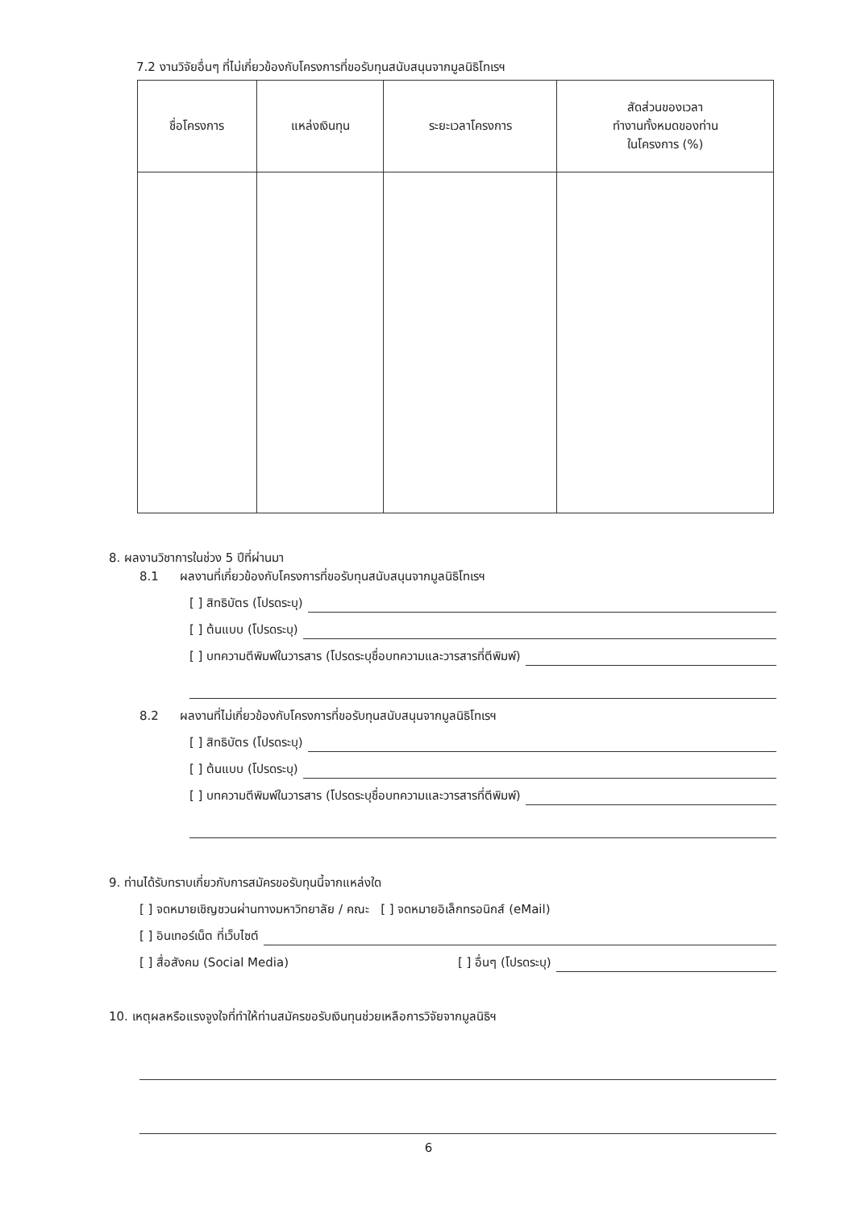7.2 งานวิจัยอื่นๆ ที่ไม่เกี่ยวข้องกับโครงการที่ขอรับทุนสนับสนุนจากมูลนิธิโทเรฯ
| ชื่อโครงการ | แหล่งเงินทุน | ระยะเวลาโครงการ | สัดส่วนของเวลา ทำงานทั้งหมดของท่าน ในโครงการ (%) |
| --- | --- | --- | --- |
8. ผลงานวิชาการในช่วง 5 ปีที่ผ่านมา
8.1 ผลงานที่เกี่ยวข้องกับโครงการที่ขอรับทุนสนับสนุนจากมูลนิธิโทเรฯ
[ ] สิทธิบัตร (โปรดระบุ)
[ ] ต้นแบบ (โปรดระบุ)
[ ] บทความตีพิมพ์ในวารสาร (โปรดระบุชื่อบทความและวารสารที่ตีพิมพ์)
8.2 ผลงานที่ไม่เกี่ยวข้องกับโครงการที่ขอรับทุนสนับสนุนจากมูลนิธิโทเรฯ
[ ] สิทธิบัตร (โปรดระบุ)
[ ] ต้นแบบ (โปรดระบุ)
[ ] บทความตีพิมพ์ในวารสาร (โปรดระบุชื่อบทความและวารสารที่ตีพิมพ์)
9. ท่านได้รับทราบเกี่ยวกับการสมัครขอรับทุนนี้จากแหล่งใด
[ ] จดหมายเชิญชวนผ่านทางมหาวิทยาลัย / คณะ [ ] จดหมายอิเล็กทรอนิกส์ (eMail)
[ ] อินเทอร์เน็ต ที่เว็บไซต์
[ ] สื่อสังคม (Social Media) [ ] อื่นๆ (โปรดระบุ)
10. เหตุผลหรือแรงจูงใจที่ทำให้ท่านสมัครขอรับเงินทุนช่วยเหลือการวิจัยจากมูลนิธิฯ
6